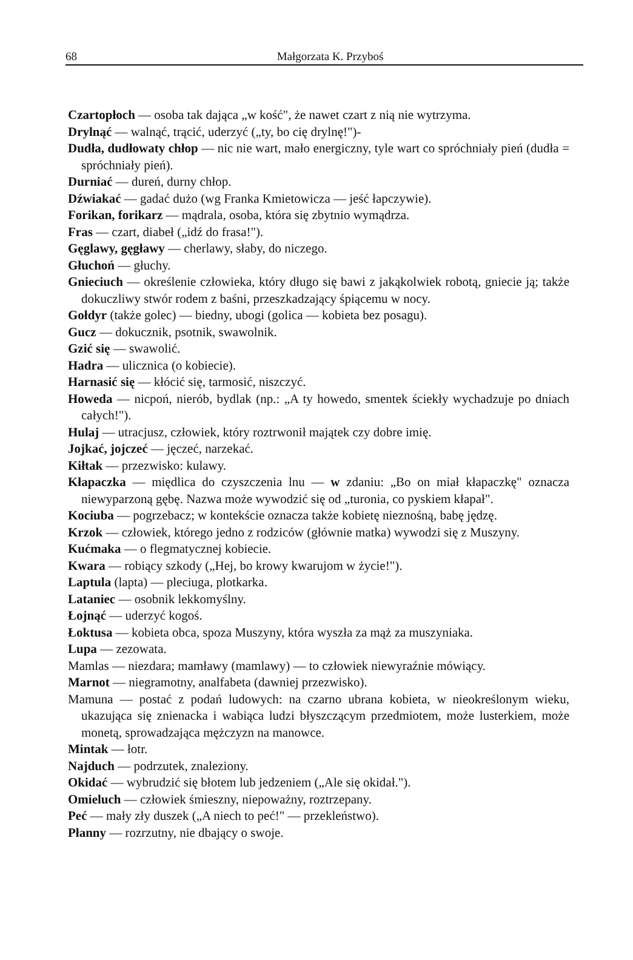68
Małgorzata K. Przyboś
Czartopłoch — osoba tak dająca „w kość", że nawet czart z nią nie wytrzyma.
Drylnąć — walnąć, trącić, uderzyć („ty, bo cię drylnę!")-
Dudła, dudłowaty chłop — nic nie wart, mało energiczny, tyle wart co spróchniały pień (dudła = spróchniały pień).
Durniać — dureń, durny chłop.
Dźwiakać — gadać dużo (wg Franka Kmietowicza — jeść łapczywie).
Forikan, forikarz — mądrala, osoba, która się zbytnio wymądrza.
Fras — czart, diabeł („idź do frasa!").
Gęglawy, gęgławy — cherlawy, słaby, do niczego.
Głuchoń — głuchy.
Gnieciuch — określenie człowieka, który długo się bawi z jakąkolwiek robotą, gniecie ją; także dokuczliwy stwór rodem z baśni, przeszkadzający śpiącemu w nocy.
Gołdyr (także golec) — biedny, ubogi (golica — kobieta bez posagu).
Gucz — dokucznik, psotnik, swawolnik.
Gzić się — swawolić.
Hadra — ulicznica (o kobiecie).
Harnasić się — kłócić się, tarmosić, niszczyć.
Howeda — nicpoń, nierób, bydlak (np.: „A ty howedo, smentek ściekły wychadzuje po dniach całych!").
Hulaj — utracjusz, człowiek, który roztrwonił majątek czy dobre imię.
Jojkać, jojczeć — jęczeć, narzekać.
Kiłtak — przezwisko: kulawy.
Kłapaczka — międlica do czyszczenia lnu — w zdaniu: „Bo on miał kłapaczkę" oznacza niewyparzoną gębę. Nazwa może wywodzić się od „turonia, co pyskiem kłapał".
Kociuba — pogrzebacz; w kontekście oznacza także kobietę nieznośną, babę jędzę.
Krzok — człowiek, którego jedno z rodziców (głównie matka) wywodzi się z Muszyny.
Kućmaka — o flegmatycznej kobiecie.
Kwara — robiący szkody („Hej, bo krowy kwarujom w życie!").
Laptula (lapta) — pleciuga, plotkarka.
Lataniec — osobnik lekkomyślny.
Łojnąć — uderzyć kogoś.
Łoktusa — kobieta obca, spoza Muszyny, która wyszła za mąż za muszyniaka.
Lupa — zezowata.
Mamlas — niezdara; mamławy (mamlawy) — to człowiek niewyraźnie mówiący.
Marnot — niegramotny, analfabeta (dawniej przezwisko).
Mamuna — postać z podań ludowych: na czarno ubrana kobieta, w nieokreślonym wieku, ukazująca się znienacka i wabiąca ludzi błyszczącym przedmiotem, może lusterkiem, może monetą, sprowadzająca mężczyzn na manowce.
Mintak — łotr.
Najduch — podrzutek, znaleziony.
Okidać — wybrudzić się błotem lub jedzeniem („Ale się okidał.").
Omieluch — człowiek śmieszny, niepoważny, roztrzepany.
Peć — mały zły duszek („A niech to peć!" — przekleństwo).
Płanny — rozrzutny, nie dbający o swoje.